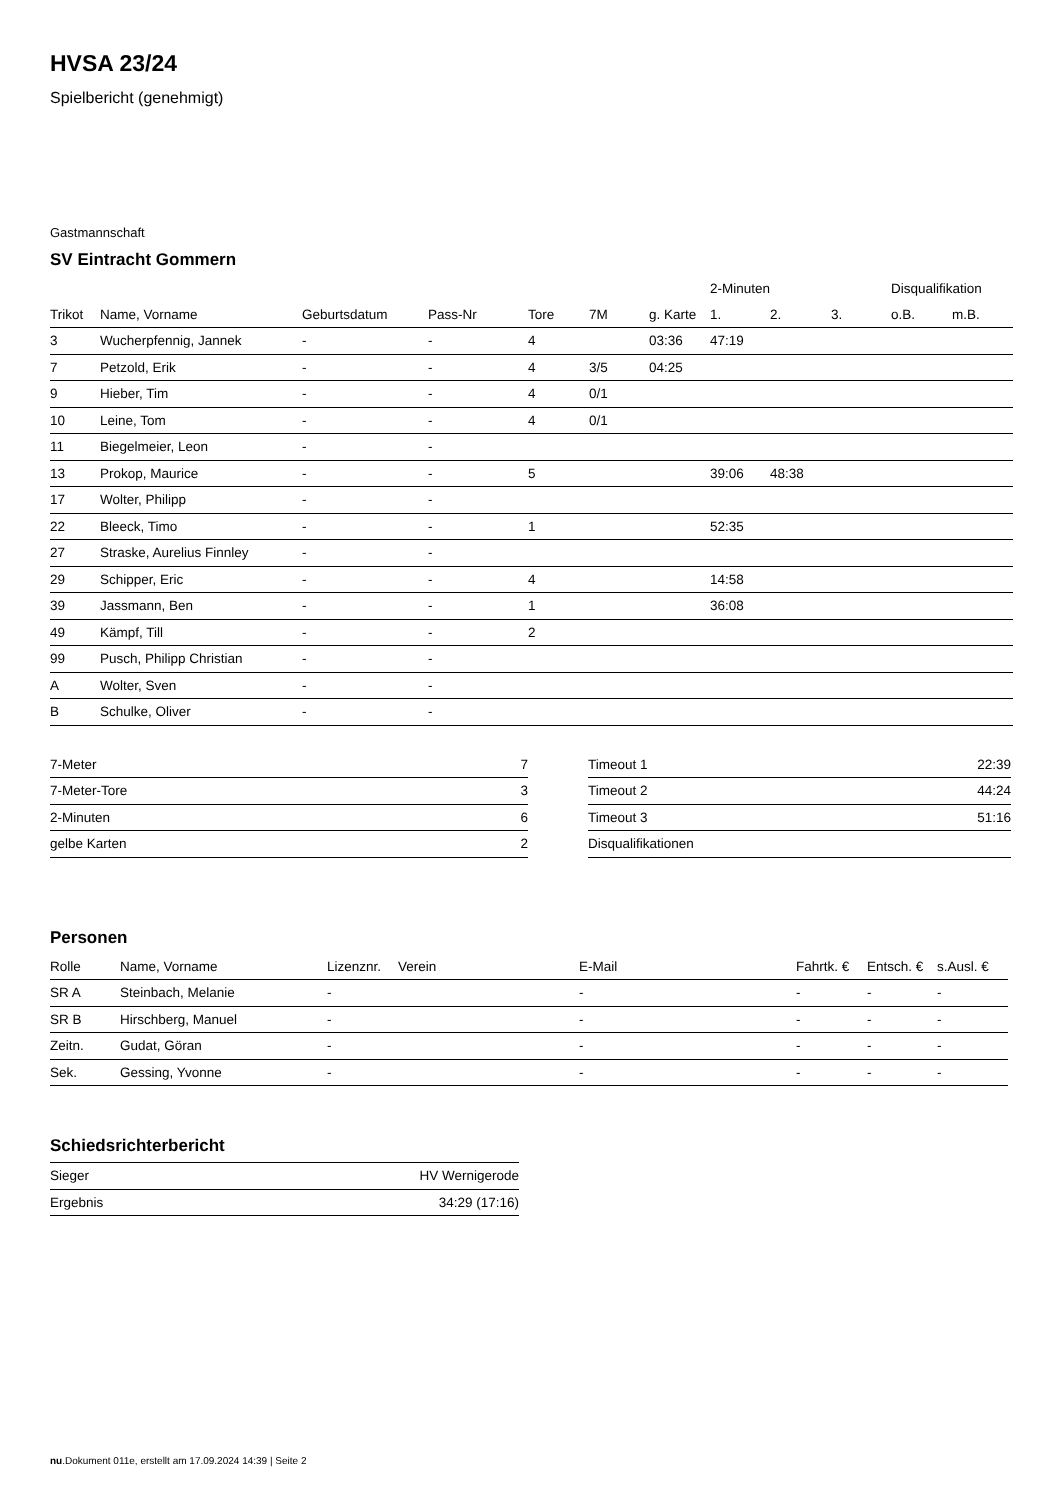HVSA 23/24
Spielbericht (genehmigt)
Gastmannschaft
SV Eintracht Gommern
| | | | | | | | 2-Minuten | | | Disqualifikation | |
| --- | --- | --- | --- | --- | --- | --- | --- | --- | --- | --- | --- |
| Trikot | Name, Vorname | Geburtsdatum | Pass-Nr | Tore | 7M | g. Karte | 1. | 2. | 3. | o.B. | m.B. |
| 3 | Wucherpfennig, Jannek | - | - | 4 | | 03:36 | 47:19 | | | | |
| 7 | Petzold, Erik | - | - | 4 | 3/5 | 04:25 | | | | | |
| 9 | Hieber, Tim | - | - | 4 | 0/1 | | | | | | |
| 10 | Leine, Tom | - | - | 4 | 0/1 | | | | | | |
| 11 | Biegelmeier, Leon | - | - | | | | | | | | |
| 13 | Prokop, Maurice | - | - | 5 | | | 39:06 | 48:38 | | | |
| 17 | Wolter, Philipp | - | - | | | | | | | | |
| 22 | Bleeck, Timo | - | - | 1 | | | 52:35 | | | | |
| 27 | Straske, Aurelius Finnley | - | - | | | | | | | | |
| 29 | Schipper, Eric | - | - | 4 | | | 14:58 | | | | |
| 39 | Jassmann, Ben | - | - | 1 | | | 36:08 | | | | |
| 49 | Kämpf, Till | - | - | 2 | | | | | | | |
| 99 | Pusch, Philipp Christian | - | - | | | | | | | | |
| A | Wolter, Sven | - | - | | | | | | | | |
| B | Schulke, Oliver | - | - | | | | | | | | |
| 7-Meter | 7 |
| 7-Meter-Tore | 3 |
| 2-Minuten | 6 |
| gelbe Karten | 2 |
| Timeout 1 | 22:39 |
| Timeout 2 | 44:24 |
| Timeout 3 | 51:16 |
| Disqualifikationen | |
Personen
| Rolle | Name, Vorname | Lizenznr. | Verein | E-Mail | Fahrtk. € | Entsch. € | s.Ausl. € |
| --- | --- | --- | --- | --- | --- | --- | --- |
| SR A | Steinbach, Melanie | - | | - | - | - | - |
| SR B | Hirschberg, Manuel | - | | - | - | - | - |
| Zeitn. | Gudat, Göran | - | | - | - | - | - |
| Sek. | Gessing, Yvonne | - | | - | - | - | - |
Schiedsrichterbericht
| Sieger | HV Wernigerode |
| Ergebnis | 34:29 (17:16) |
nu.Dokument 011e, erstellt am 17.09.2024 14:39 | Seite 2